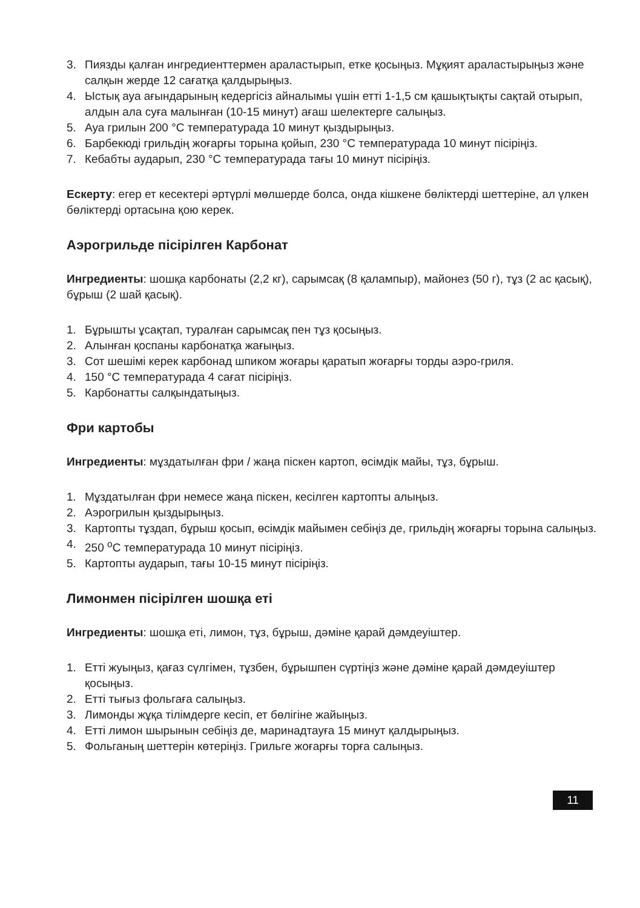3. Пиязды қалған ингредиенттермен араластырып, етке қосыңыз. Мұқият араластырыңыз және салқын жерде 12 сағатқа қалдырыңыз.
4. Ыстық ауа ағындарының кедергісіз айналымы үшін етті 1-1,5 см қашықтықты сақтай отырып, алдын ала суға малынған (10-15 минут) ағаш шелектерге салыңыз.
5. Ауа грилын 200 °С температурада 10 минут қыздырыңыз.
6. Барбекюді грильдің жоғарғы торына қойып, 230 °С температурада 10 минут пісіріңіз.
7. Кебабты аударып, 230 °С температурада тағы 10 минут пісіріңіз.
Ескерту: егер ет кесектері әртүрлі мөлшерде болса, онда кішкене бөліктерді шеттеріне, ал үлкен бөліктерді ортасына қою керек.
Аэрогрильде пісірілген Карбонат
Ингредиенты: шошқа карбонаты (2,2 кг), сарымсақ (8 қалампыр), майонез (50 г), тұз (2 ас қасық), бұрыш (2 шай қасық).
1. Бұрышты ұсақтап, туралған сарымсақ пен тұз қосыңыз.
2. Алынған қоспаны карбонатқа жағыңыз.
3. Сот шешімі керек карбонад шпиком жоғары қаратып жоғарғы торды аэро-гриля.
4. 150 °С температурада 4 сағат пісіріңіз.
5. Карбонатты салқындатыңыз.
Фри картобы
Ингредиенты: мұздатылған фри / жаңа піскен картоп, өсімдік майы, тұз, бұрыш.
1. Мұздатылған фри немесе жаңа піскен, кесілген картопты алыңыз.
2. Аэрогрилын қыздырыңыз.
3. Картопты тұздап, бұрыш қосып, өсімдік майымен себіңіз де, грильдің жоғарғы торына салыңыз.
4. 250 <sup>о</sup>С температурада 10 минут пісіріңіз.
5. Картопты аударып, тағы 10-15 минут пісіріңіз.
Лимонмен пісірілген шошқа еті
Ингредиенты: шошқа еті, лимон, тұз, бұрыш, дәміне қарай дәмдеуіштер.
1. Етті жуыңыз, қағаз сүлгімен, тұзбен, бұрышпен сүртіңіз және дәміне қарай дәмдеуіштер қосыңыз.
2. Етті тығыз фольгаға салыңыз.
3. Лимонды жұқа тілімдерге кесіп, ет бөлігіне жайыңыз.
4. Етті лимон шырынын себіңіз де, маринадтауға 15 минут қалдырыңыз.
5. Фольганың шеттерін көтеріңіз. Грильге жоғарғы торға салыңыз.
11